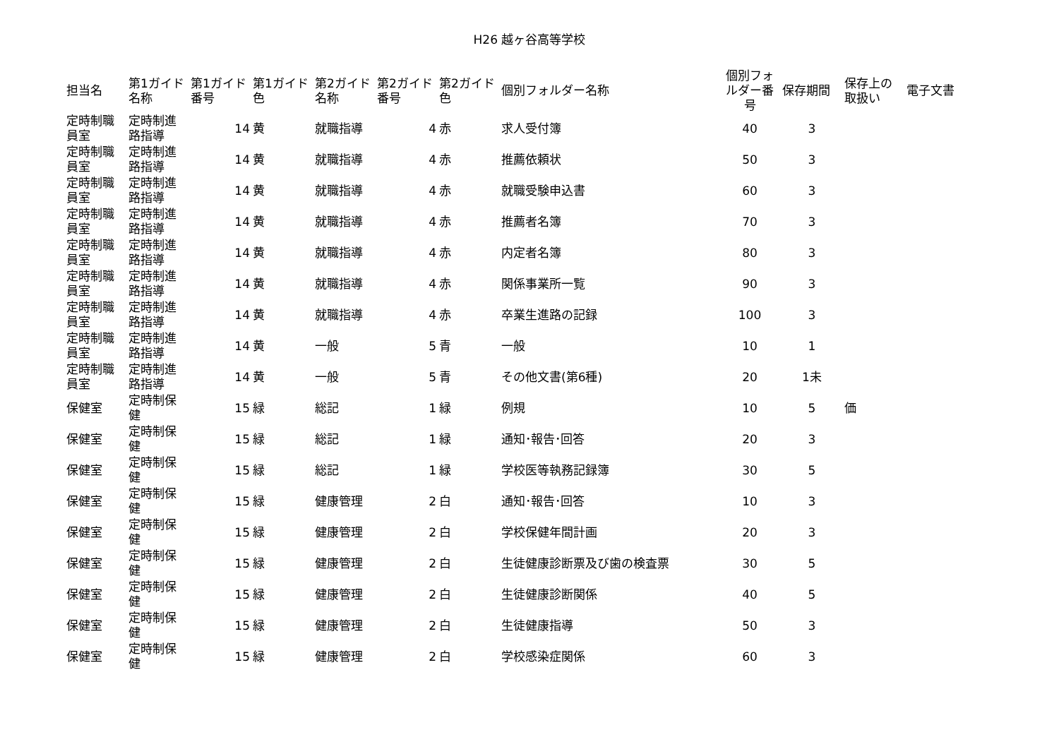H26 越ヶ谷高等学校
| 担当名 | 第1ガイド名称 | 第1ガイド番号 | 第1ガイド色 | 第2ガイド名称 | 第2ガイド番号 | 第2ガイド色 | 個別フォルダー名称 | 個別フォルダー番号 | 保存期間 | 保存上の取扱い | 電子文書 |
| --- | --- | --- | --- | --- | --- | --- | --- | --- | --- | --- | --- |
| 定時制職員室 | 定時制進路指導 | 14 | 黄 | 就職指導 | 4 | 赤 | 求人受付簿 | 40 | 3 | | |
| 定時制職員室 | 定時制進路指導 | 14 | 黄 | 就職指導 | 4 | 赤 | 推薦依頼状 | 50 | 3 | | |
| 定時制職員室 | 定時制進路指導 | 14 | 黄 | 就職指導 | 4 | 赤 | 就職受験申込書 | 60 | 3 | | |
| 定時制職員室 | 定時制進路指導 | 14 | 黄 | 就職指導 | 4 | 赤 | 推薦者名簿 | 70 | 3 | | |
| 定時制職員室 | 定時制進路指導 | 14 | 黄 | 就職指導 | 4 | 赤 | 内定者名簿 | 80 | 3 | | |
| 定時制職員室 | 定時制進路指導 | 14 | 黄 | 就職指導 | 4 | 赤 | 関係事業所一覧 | 90 | 3 | | |
| 定時制職員室 | 定時制進路指導 | 14 | 黄 | 就職指導 | 4 | 赤 | 卒業生進路の記録 | 100 | 3 | | |
| 定時制職員室 | 定時制進路指導 | 14 | 黄 | 一般 | 5 | 青 | 一般 | 10 | 1 | | |
| 定時制職員室 | 定時制進路指導 | 14 | 黄 | 一般 | 5 | 青 | その他文書(第6種) | 20 | 1未 | | |
| 保健室 | 定時制保健 | 15 | 緑 | 総記 | 1 | 緑 | 例規 | 10 | 5 | 価 | |
| 保健室 | 定時制保健 | 15 | 緑 | 総記 | 1 | 緑 | 通知･報告･回答 | 20 | 3 | | |
| 保健室 | 定時制保健 | 15 | 緑 | 総記 | 1 | 緑 | 学校医等執務記録簿 | 30 | 5 | | |
| 保健室 | 定時制保健 | 15 | 緑 | 健康管理 | 2 | 白 | 通知･報告･回答 | 10 | 3 | | |
| 保健室 | 定時制保健 | 15 | 緑 | 健康管理 | 2 | 白 | 学校保健年間計画 | 20 | 3 | | |
| 保健室 | 定時制保健 | 15 | 緑 | 健康管理 | 2 | 白 | 生徒健康診断票及び歯の検査票 | 30 | 5 | | |
| 保健室 | 定時制保健 | 15 | 緑 | 健康管理 | 2 | 白 | 生徒健康診断関係 | 40 | 5 | | |
| 保健室 | 定時制保健 | 15 | 緑 | 健康管理 | 2 | 白 | 生徒健康指導 | 50 | 3 | | |
| 保健室 | 定時制保健 | 15 | 緑 | 健康管理 | 2 | 白 | 学校感染症関係 | 60 | 3 | | |